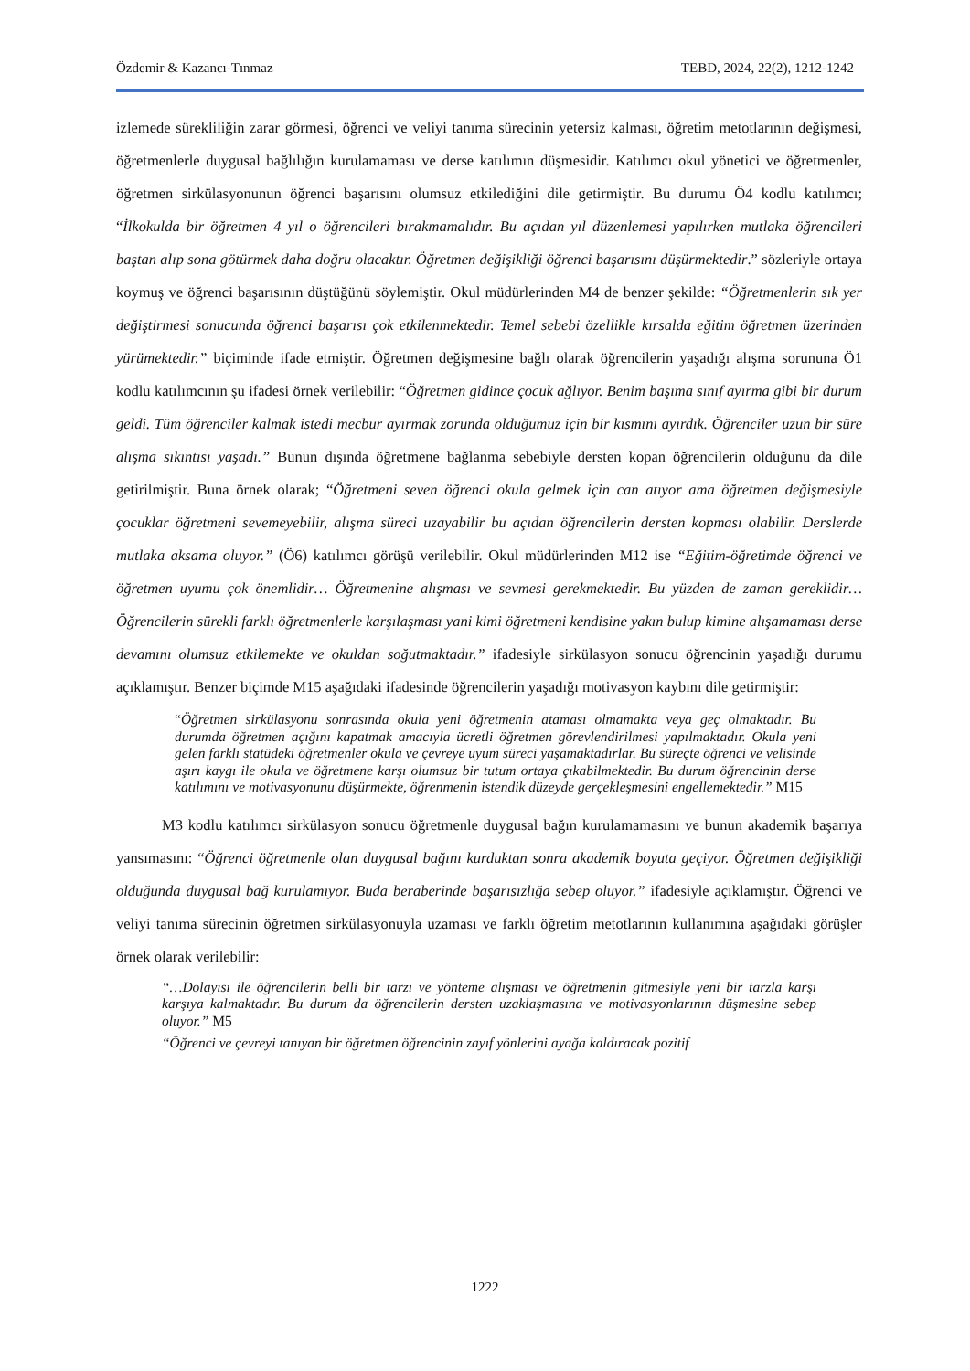Özdemir & Kazancı-Tınmaz TEBD, 2024, 22(2), 1212-1242
izlemede sürekliliğin zarar görmesi, öğrenci ve veliyi tanıma sürecinin yetersiz kalması, öğretim metotlarının değişmesi, öğretmenlerle duygusal bağlılığın kurulamaması ve derse katılımın düşmesidir. Katılımcı okul yönetici ve öğretmenler, öğretmen sirkülasyonunun öğrenci başarısını olumsuz etkilediğini dile getirmiştir. Bu durumu Ö4 kodlu katılımcı; “İlkokulda bir öğretmen 4 yıl o öğrencileri bırakmamalıdır. Bu açıdan yıl düzenlemesi yapılırken mutlaka öğrencileri baştan alıp sona götürmek daha doğru olacaktır. Öğretmen değişikliği öğrenci başarısını düşürmektedir.” sözleriyle ortaya koymuş ve öğrenci başarısının düştüğünü söylemiştir. Okul müdürlerinden M4 de benzer şekilde: “Öğretmenlerin sık yer değiştirmesi sonucunda öğrenci başarısı çok etkilenmektedir. Temel sebebi özellikle kırsalda eğitim öğretmen üzerinden yürümektedir.” biçiminde ifade etmiştir. Öğretmen değişmesine bağlı olarak öğrencilerin yaşadığı alışma sorununa Ö1 kodlu katılımcının şu ifadesi örnek verilebilir: “Öğretmen gidince çocuk ağlıyor. Benim başıma sınıf ayırma gibi bir durum geldi. Tüm öğrenciler kalmak istedi mecbur ayırmak zorunda olduğumuz için bir kısmını ayırdık. Öğrenciler uzun bir süre alışma sıkıntısı yaşadı.” Bunun dışında öğretmene bağlanma sebebiyle dersten kopan öğrencilerin olduğunu da dile getirilmiştir. Buna örnek olarak; “Öğretmeni seven öğrenci okula gelmek için can atıyor ama öğretmen değişmesiyle çocuklar öğretmeni sevemeyebilir, alışma süreci uzayabilir bu açıdan öğrencilerin dersten kopması olabilir. Derslerde mutlaka aksama oluyor.” (Ö6) katılımcı görüşü verilebilir. Okul müdürlerinden M12 ise “Eğitim-öğretimde öğrenci ve öğretmen uyumu çok önemlidir… Öğretmenine alışması ve sevmesi gerekmektedir. Bu yüzden de zaman gereklidir… Öğrencilerin sürekli farklı öğretmenlerle karşılaşması yani kimi öğretmeni kendisine yakın bulup kimine alışamaması derse devamını olumsuz etkilemekte ve okuldan soğutmaktadır.” ifadesiyle sirkülasyon sonucu öğrencinin yaşadığı durumu açıklamıştır. Benzer biçimde M15 aşağıdaki ifadesinde öğrencilerin yaşadığı motivasyon kaybını dile getirmiştir:
“Öğretmen sirkülasyonu sonrasında okula yeni öğretmenin ataması olmamakta veya geç olmaktadır. Bu durumda öğretmen açığını kapatmak amacıyla ücretli öğretmen görevlendirilmesi yapılmaktadır. Okula yeni gelen farklı statüdeki öğretmenler okula ve çevreye uyum süreci yaşamaktadırlar. Bu süreçte öğrenci ve velisinde aşırı kaygı ile okula ve öğretmene karşı olumsuz bir tutum ortaya çıkabilmektedir. Bu durum öğrencinin derse katılımını ve motivasyonunu düşürmekte, öğrenmenin istendik düzeyde gerçekleşmesini engellemektedir.” M15
M3 kodlu katılımcı sirkülasyon sonucu öğretmenle duygusal bağın kurulamamasını ve bunun akademik başarıya yansımasını: “Öğrenci öğretmenle olan duygusal bağını kurduktan sonra akademik boyuta geçiyor. Öğretmen değişikliği olduğunda duygusal bağ kurulamıyor. Buda beraberinde başarısızlığa sebep oluyor.” ifadesiyle açıklamıştır. Öğrenci ve veliyi tanıma sürecinin öğretmen sirkülasyonuyla uzaması ve farklı öğretim metotlarının kullanımına aşağıdaki görüşler örnek olarak verilebilir:
“…Dolayısı ile öğrencilerin belli bir tarzı ve yönteme alışması ve öğretmenin gitmesiyle yeni bir tarzla karşı karşıya kalmaktadır. Bu durum da öğrencilerin dersten uzaklaşmasına ve motivasyonlarının düşmesine sebep oluyor.” M5
“Öğrenci ve çevreyi tanıyan bir öğretmen öğrencinin zayıf yönlerini ayağa kaldıracak pozitif
1222